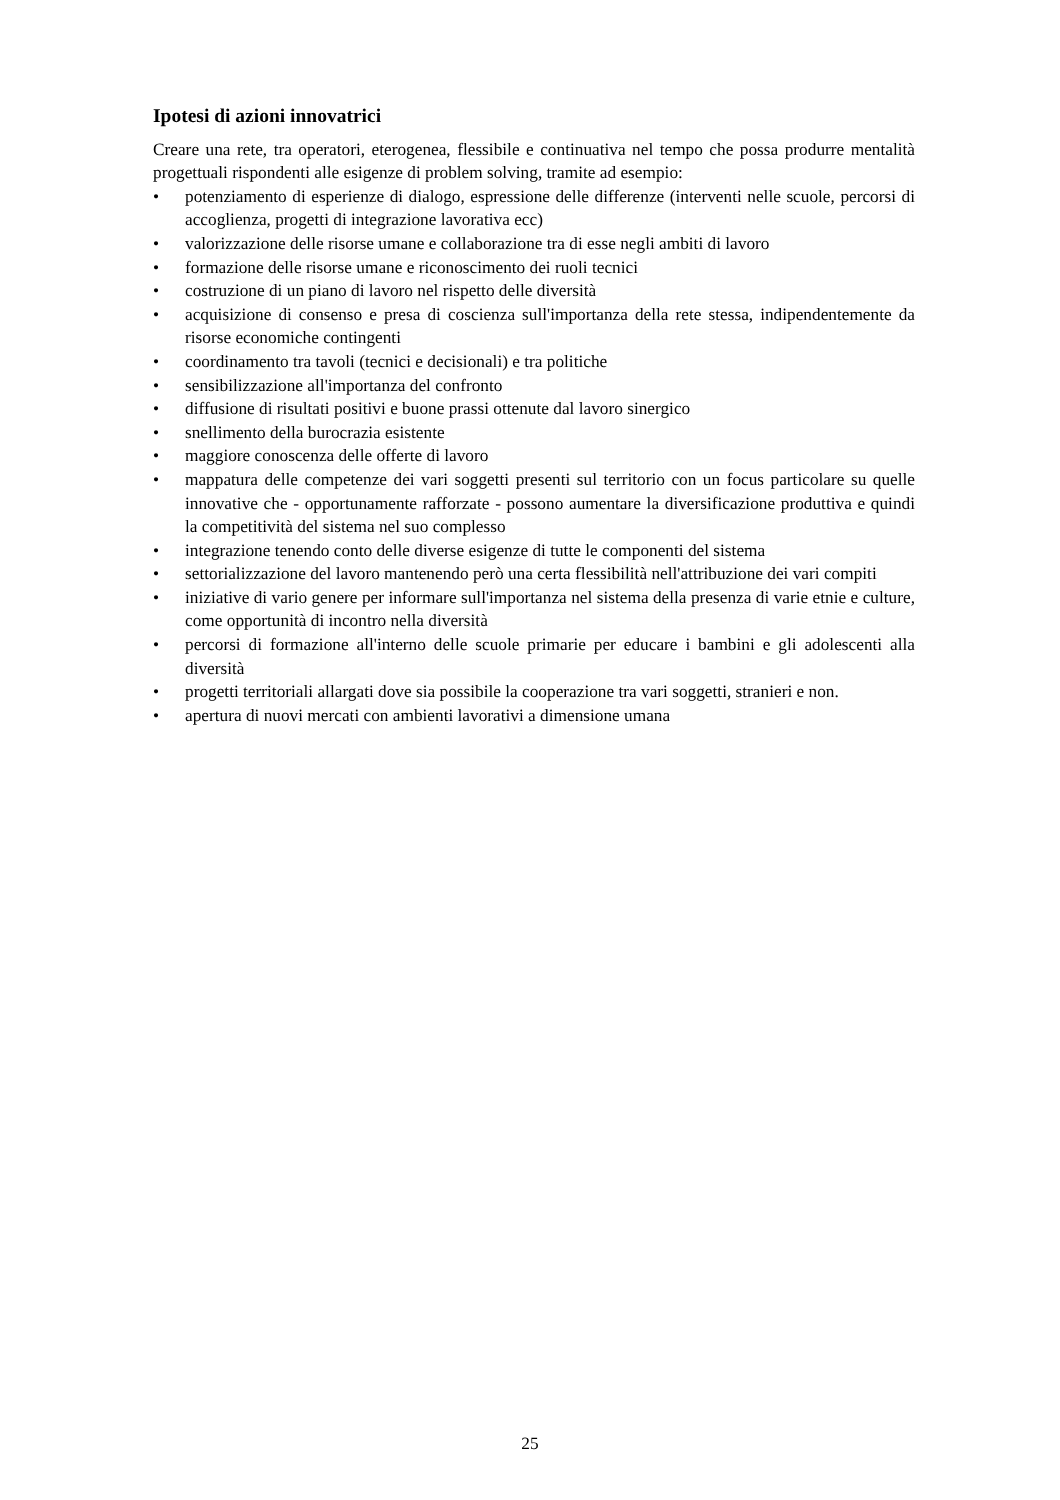Ipotesi di azioni innovatrici
Creare una rete, tra operatori, eterogenea, flessibile e continuativa nel tempo che possa produrre mentalità progettuali rispondenti alle esigenze di problem solving, tramite ad esempio:
• potenziamento di esperienze di dialogo, espressione delle differenze (interventi nelle scuole, percorsi di accoglienza, progetti di integrazione lavorativa ecc)
• valorizzazione delle risorse umane e collaborazione tra di esse negli ambiti di lavoro
• formazione delle risorse umane e riconoscimento dei ruoli tecnici
• costruzione di un piano di lavoro nel rispetto delle diversità
• acquisizione di consenso e presa di coscienza sull'importanza della rete stessa, indipendentemente da risorse economiche contingenti
• coordinamento tra tavoli (tecnici e decisionali) e tra politiche
• sensibilizzazione all'importanza del confronto
• diffusione di risultati positivi e buone prassi ottenute dal lavoro sinergico
• snellimento della burocrazia esistente
• maggiore conoscenza delle offerte di lavoro
• mappatura delle competenze dei vari soggetti presenti sul territorio con un focus particolare su quelle innovative che - opportunamente rafforzate - possono aumentare la diversificazione produttiva e quindi la competitività del sistema nel suo complesso
• integrazione tenendo conto delle diverse esigenze di tutte le componenti del sistema
• settorializzazione del lavoro mantenendo però una certa flessibilità nell'attribuzione dei vari compiti
• iniziative di vario genere per informare sull'importanza nel sistema della presenza di varie etnie e culture, come opportunità di incontro nella diversità
• percorsi di formazione all'interno delle scuole primarie per educare i bambini e gli adolescenti alla diversità
• progetti territoriali allargati dove sia possibile la cooperazione tra vari soggetti, stranieri e non.
• apertura di nuovi mercati con ambienti lavorativi a dimensione umana
25